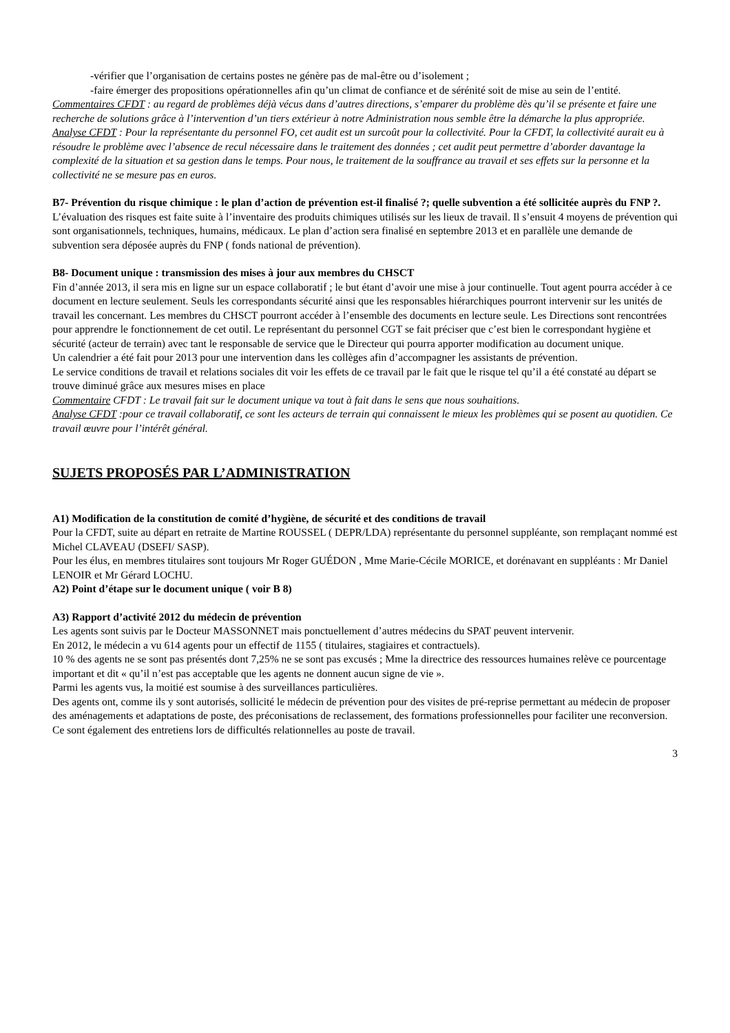-vérifier que l’organisation de certains postes ne génère pas de mal-être ou d’isolement ;
-faire émerger des propositions opérationnelles afin qu’un climat de confiance et de sérénité soit de mise au sein de l’entité.
Commentaires CFDT : au regard de problèmes déjà vécus dans d’autres directions, s’emparer du problème dès qu’il se présente et faire une recherche de solutions grâce à l’intervention d’un tiers extérieur à notre Administration nous semble être la démarche la plus appropriée.
Analyse CFDT : Pour la représentante du personnel FO, cet audit est un surcoût pour la collectivité. Pour la CFDT, la collectivité aurait eu à résoudre le problème avec l’absence de recul nécessaire dans le traitement des données ; cet audit peut permettre d’aborder davantage la complexité de la situation et sa gestion dans le temps. Pour nous, le traitement de la souffrance au travail et ses effets sur la personne et la collectivité ne se mesure pas en euros.
B7- Prévention du risque chimique : le plan d’action de prévention est-il finalisé ?; quelle subvention a été sollicitée auprès du FNP ?.
L’évaluation des risques est faite suite à l’inventaire des produits chimiques utilisés sur les lieux de travail. Il s’ensuit 4 moyens de prévention qui sont organisationnels, techniques, humains, médicaux. Le plan d’action sera finalisé en septembre 2013 et en parallèle une demande de subvention sera déposée auprès du FNP ( fonds national de prévention).
B8- Document unique : transmission des mises à jour aux membres du CHSCT
Fin d’année 2013, il sera mis en ligne sur un espace collaboratif ; le but étant d’avoir une mise à jour continuelle. Tout agent pourra accéder à ce document en lecture seulement. Seuls les correspondants sécurité ainsi que les responsables hiérarchiques pourront intervenir sur les unités de travail les concernant. Les membres du CHSCT pourront accéder à l’ensemble des documents en lecture seule. Les Directions sont rencontrées pour apprendre le fonctionnement de cet outil. Le représentant du personnel CGT se fait préciser que c’est bien le correspondant hygiène et sécurité (acteur de terrain) avec tant le responsable de service que le Directeur qui pourra apporter modification au document unique.
Un calendrier a été fait pour 2013 pour une intervention dans les collèges afin d’accompagner les assistants de prévention.
Le service conditions de travail et relations sociales dit voir les effets de ce travail par le fait que le risque tel qu’il a été constaté au départ se trouve diminué grâce aux mesures mises en place
Commentaire CFDT : Le travail fait sur le document unique va tout à fait dans le sens que nous souhaitions.
Analyse CFDT :pour ce travail collaboratif, ce sont les acteurs de terrain qui connaissent le mieux les problèmes qui se posent au quotidien. Ce travail œuvre pour l’intérêt général.
SUJETS PROPOSÉS PAR L’ADMINISTRATION
A1) Modification de la constitution de comité d’hygiène, de sécurité et des conditions de travail
Pour la CFDT, suite au départ en retraite de Martine ROUSSEL ( DEPR/LDA) représentante du personnel suppléante, son remplaçant nommé est Michel CLAVEAU (DSEFI/ SASP).
Pour les élus, en membres titulaires sont toujours Mr Roger GUÉDON , Mme Marie-Cécile MORICE, et dorénavant en suppléants : Mr Daniel LENOIR et Mr Gérard LOCHU.
A2) Point d’étape sur le document unique ( voir B 8)
A3) Rapport d’activité 2012 du médecin de prévention
Les agents sont suivis par le Docteur MASSONNET mais ponctuellement d’autres médecins du SPAT peuvent intervenir.
En 2012, le médecin a vu 614 agents pour un effectif de 1155 ( titulaires, stagiaires et contractuels).
10 % des agents ne se sont pas présentés dont 7,25% ne se sont pas excusés ; Mme la directrice des ressources humaines relève ce pourcentage important et dit « qu’il n’est pas acceptable que les agents ne donnent aucun signe de vie ».
Parmi les agents vus, la moitié est soumise à des surveillances particulières.
Des agents ont, comme ils y sont autorisés, sollicité le médecin de prévention pour des visites de pré-reprise permettant au médecin de proposer des aménagements et adaptations de poste, des préconisations de reclassement, des formations professionnelles pour faciliter une reconversion. Ce sont également des entretiens lors de difficultés relationnelles au poste de travail.
3